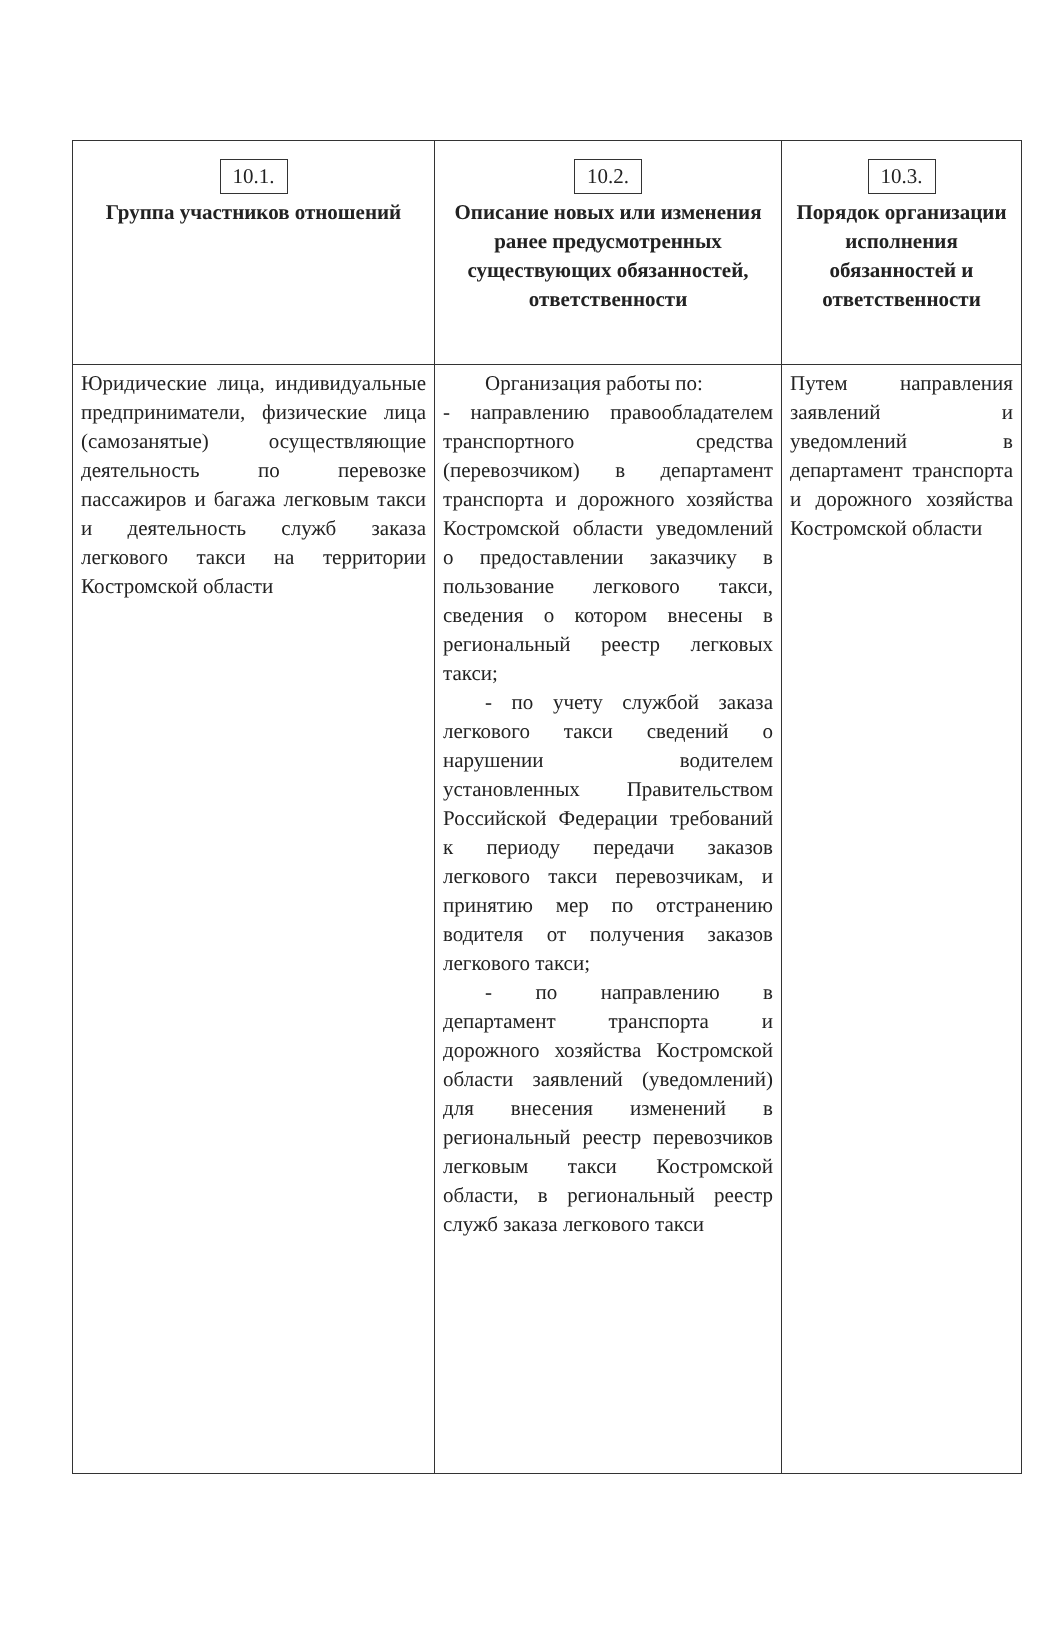| 10.1. Группа участников отношений | 10.2. Описание новых или изменения ранее предусмотренных существующих обязанностей, ответственности | 10.3. Порядок организации исполнения обязанностей и ответственности |
| --- | --- | --- |
| Юридические лица, индивидуальные предприниматели, физические лица (самозанятые) осуществляющие деятельность по перевозке пассажиров и багажа легковым такси и деятельность служб заказа легкового такси на территории Костромской области | Организация работы по: - направлению правообладателем транспортного средства (перевозчиком) в департамент транспорта и дорожного хозяйства Костромской области уведомлений о предоставлении заказчику в пользование легкового такси, сведения о котором внесены в региональный реестр легковых такси; - по учету службой заказа легкового такси сведений о нарушении водителем установленных Правительством Российской Федерации требований к периоду передачи заказов легкового такси перевозчикам, и принятию мер по отстранению водителя от получения заказов легкового такси; - по направлению в департамент транспорта и дорожного хозяйства Костромской области заявлений (уведомлений) для внесения изменений в региональный реестр перевозчиков легковым такси Костромской области, в региональный реестр служб заказа легкового такси | Путем направления заявлений и уведомлений в департамент транспорта и дорожного хозяйства Костромской области |